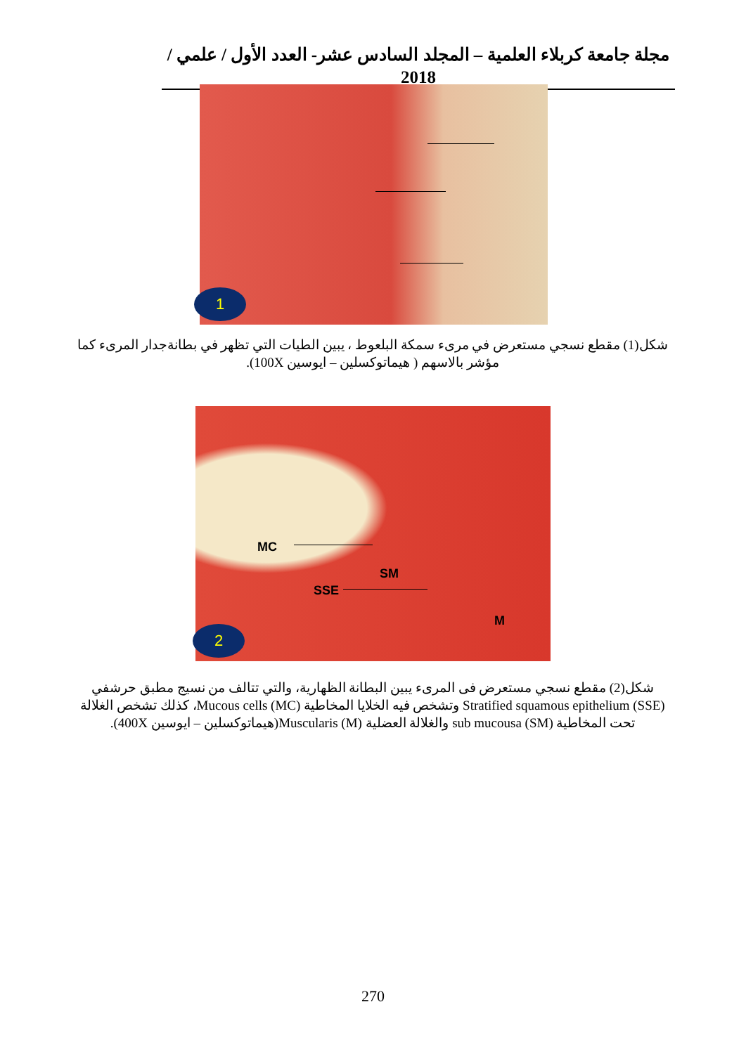مجلة جامعة كربلاء العلمية – المجلد السادس عشر- العدد الأول / علمي / 2018
1
شكل(1) مقطع نسجي مستعرض في مرىء سمكة البلعوط ، يبين الطيات التي تظهر في بطانةجدار المرىء كما مؤشر بالاسهم ( هيماتوكسلين – ايوسين 100X).
MC
SM
SSE
M
2
شكل(2) مقطع نسجي مستعرض فى المرىء يبين البطانة الظهارية، والتي تتالف من نسيج مطبق حرشفي Stratified squamous epithelium (SSE) وتشخص فيه الخلايا المخاطية Mucous cells (MC)، كذلك تشخص الغلالة تحت المخاطية sub mucousa (SM) والغلالة العضلية Muscularis (M)(هيماتوكسلين – ايوسين 400X).
270